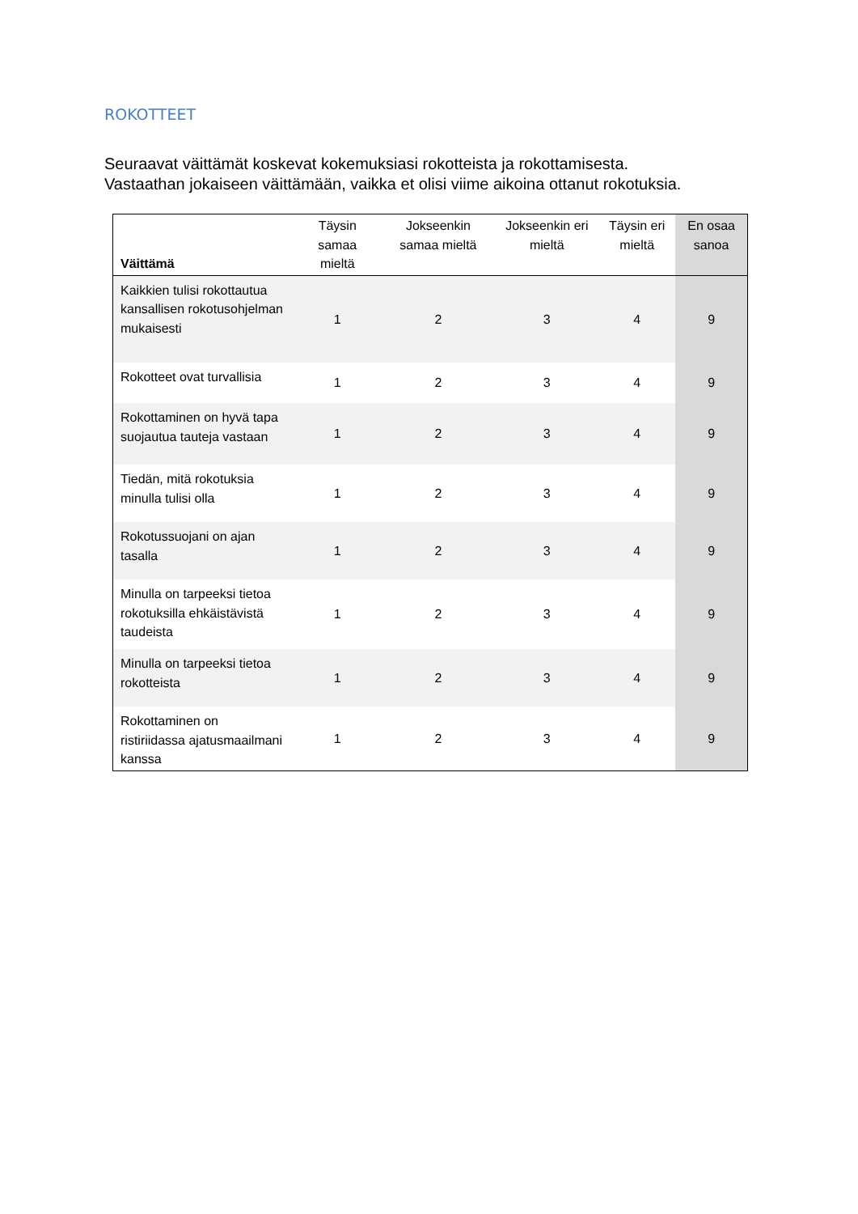ROKOTTEET
Seuraavat väittämät koskevat kokemuksiasi rokotteista ja rokottamisesta.
Vastaathan jokaiseen väittämään, vaikka et olisi viime aikoina ottanut rokotuksia.
| Väittämä | Täysin samaa mieltä | Jokseenkin samaa mieltä | Jokseenkin eri mieltä | Täysin eri mieltä | En osaa sanoa |
| --- | --- | --- | --- | --- | --- |
| Kaikkien tulisi rokottautua kansallisen rokotusohjelman mukaisesti | 1 | 2 | 3 | 4 | 9 |
| Rokotteet ovat turvallisia | 1 | 2 | 3 | 4 | 9 |
| Rokottaminen on hyvä tapa suojautua tauteja vastaan | 1 | 2 | 3 | 4 | 9 |
| Tiedän, mitä rokotuksia minulla tulisi olla | 1 | 2 | 3 | 4 | 9 |
| Rokotussuojani on ajan tasalla | 1 | 2 | 3 | 4 | 9 |
| Minulla on tarpeeksi tietoa rokotuksilla ehkäistävistä taudeista | 1 | 2 | 3 | 4 | 9 |
| Minulla on tarpeeksi tietoa rokotteista | 1 | 2 | 3 | 4 | 9 |
| Rokottaminen on ristiriidassa ajatusmaailmani kanssa | 1 | 2 | 3 | 4 | 9 |